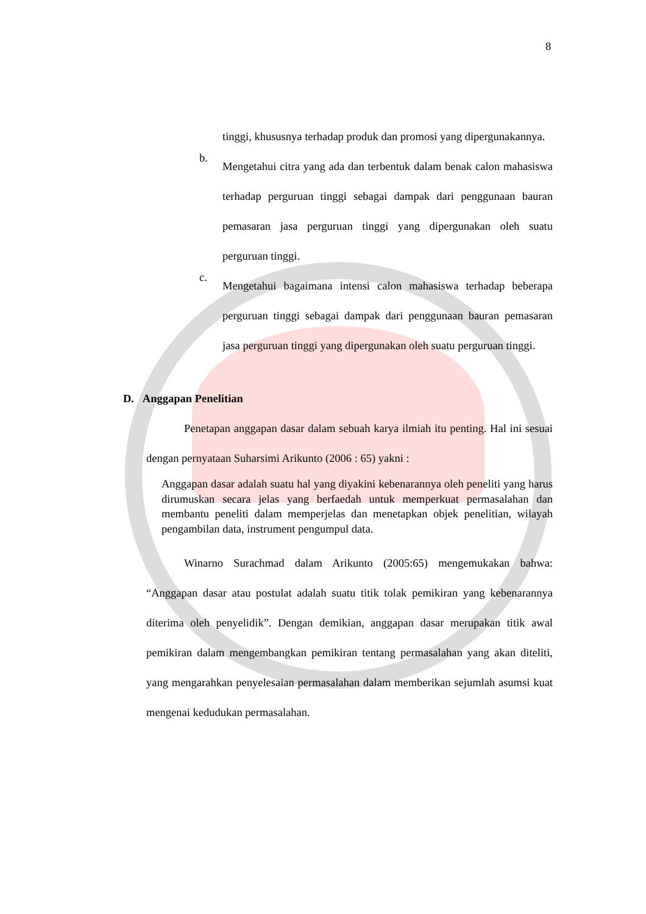8
tinggi, khususnya terhadap produk dan promosi yang dipergunakannya.
b.
Mengetahui citra yang ada dan terbentuk dalam benak calon mahasiswa terhadap perguruan tinggi sebagai dampak dari penggunaan bauran pemasaran jasa perguruan tinggi yang dipergunakan oleh suatu perguruan tinggi.
c.
Mengetahui bagaimana intensi calon mahasiswa terhadap beberapa perguruan tinggi sebagai dampak dari penggunaan bauran pemasaran jasa perguruan tinggi yang dipergunakan oleh suatu perguruan tinggi.
D. Anggapan Penelitian
Penetapan anggapan dasar dalam sebuah karya ilmiah itu penting. Hal ini sesuai dengan pernyataan Suharsimi Arikunto (2006 : 65) yakni :
Anggapan dasar adalah suatu hal yang diyakini kebenarannya oleh peneliti yang harus dirumuskan secara jelas yang berfaedah untuk memperkuat permasalahan dan membantu peneliti dalam memperjelas dan menetapkan objek penelitian, wilayah pengambilan data, instrument pengumpul data.
Winarno Surachmad dalam Arikunto (2005:65) mengemukakan bahwa: “Anggapan dasar atau postulat adalah suatu titik tolak pemikiran yang kebenarannya diterima oleh penyelidik”. Dengan demikian, anggapan dasar merupakan titik awal pemikiran dalam mengembangkan pemikiran tentang permasalahan yang akan diteliti, yang mengarahkan penyelesaian permasalahan dalam memberikan sejumlah asumsi kuat mengenai kedudukan permasalahan.